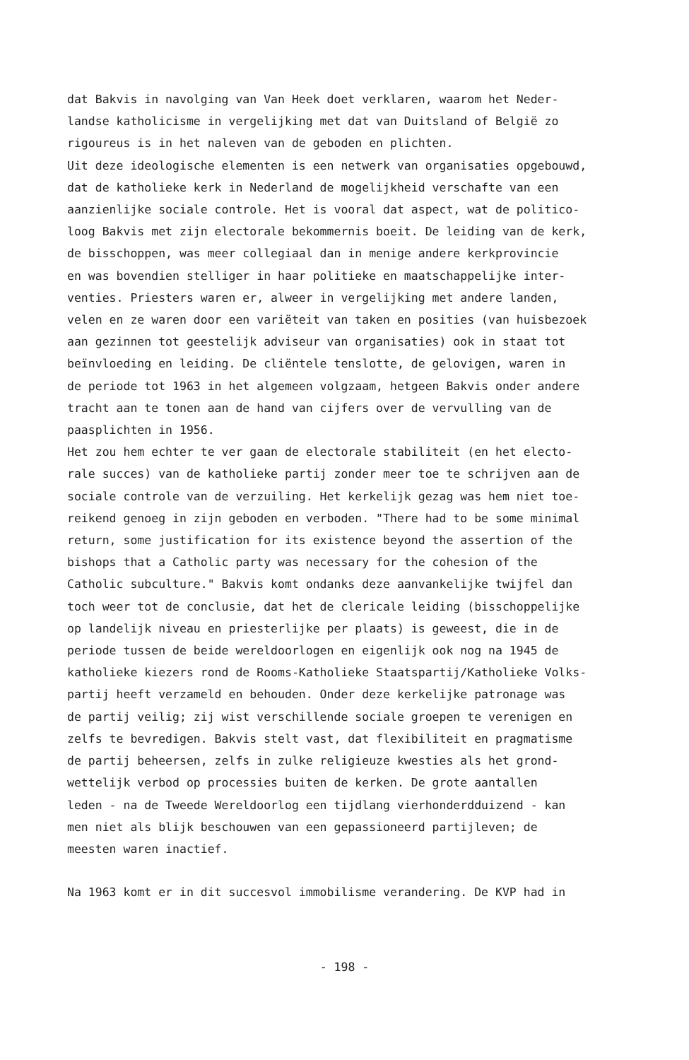dat Bakvis in navolging van Van Heek doet verklaren, waarom het Neder-
landse katholicisme in vergelijking met dat van Duitsland of België zo
rigoureus is in het naleven van de geboden en plichten.
Uit deze ideologische elementen is een netwerk van organisaties opgebouwd,
dat de katholieke kerk in Nederland de mogelijkheid verschafte van een
aanzienlijke sociale controle. Het is vooral dat aspect, wat de politico-
loog Bakvis met zijn electorale bekommernis boeit. De leiding van de kerk,
de bisschoppen, was meer collegiaal dan in menige andere kerkprovincie
en was bovendien stelliger in haar politieke en maatschappelijke inter-
venties. Priesters waren er, alweer in vergelijking met andere landen,
velen en ze waren door een variëteit van taken en posities (van huisbezoek
aan gezinnen tot geestelijk adviseur van organisaties) ook in staat tot
beïnvloeding en leiding. De cliëntele tenslotte, de gelovigen, waren in
de periode tot 1963 in het algemeen volgzaam, hetgeen Bakvis onder andere
tracht aan te tonen aan de hand van cijfers over de vervulling van de
paasplichten in 1956.
Het zou hem echter te ver gaan de electorale stabiliteit (en het electo-
rale succes) van de katholieke partij zonder meer toe te schrijven aan de
sociale controle van de verzuiling. Het kerkelijk gezag was hem niet toe-
reikend genoeg in zijn geboden en verboden. "There had to be some minimal
return, some justification for its existence beyond the assertion of the
bishops that a Catholic party was necessary for the cohesion of the
Catholic subculture." Bakvis komt ondanks deze aanvankelijke twijfel dan
toch weer tot de conclusie, dat het de clericale leiding (bisschoppelijke
op landelijk niveau en priesterlijke per plaats) is geweest, die in de
periode tussen de beide wereldoorlogen en eigenlijk ook nog na 1945 de
katholieke kiezers rond de Rooms-Katholieke Staatspartij/Katholieke Volks-
partij heeft verzameld en behouden. Onder deze kerkelijke patronage was
de partij veilig; zij wist verschillende sociale groepen te verenigen en
zelfs te bevredigen. Bakvis stelt vast, dat flexibiliteit en pragmatisme
de partij beheersen, zelfs in zulke religieuze kwesties als het grond-
wettelijk verbod op processies buiten de kerken. De grote aantallen
leden - na de Tweede Wereldoorlog een tijdlang vierhonderdduizend - kan
men niet als blijk beschouwen van een gepassioneerd partijleven; de
meesten waren inactief.
Na 1963 komt er in dit succesvol immobilisme verandering. De KVP had in
- 198 -